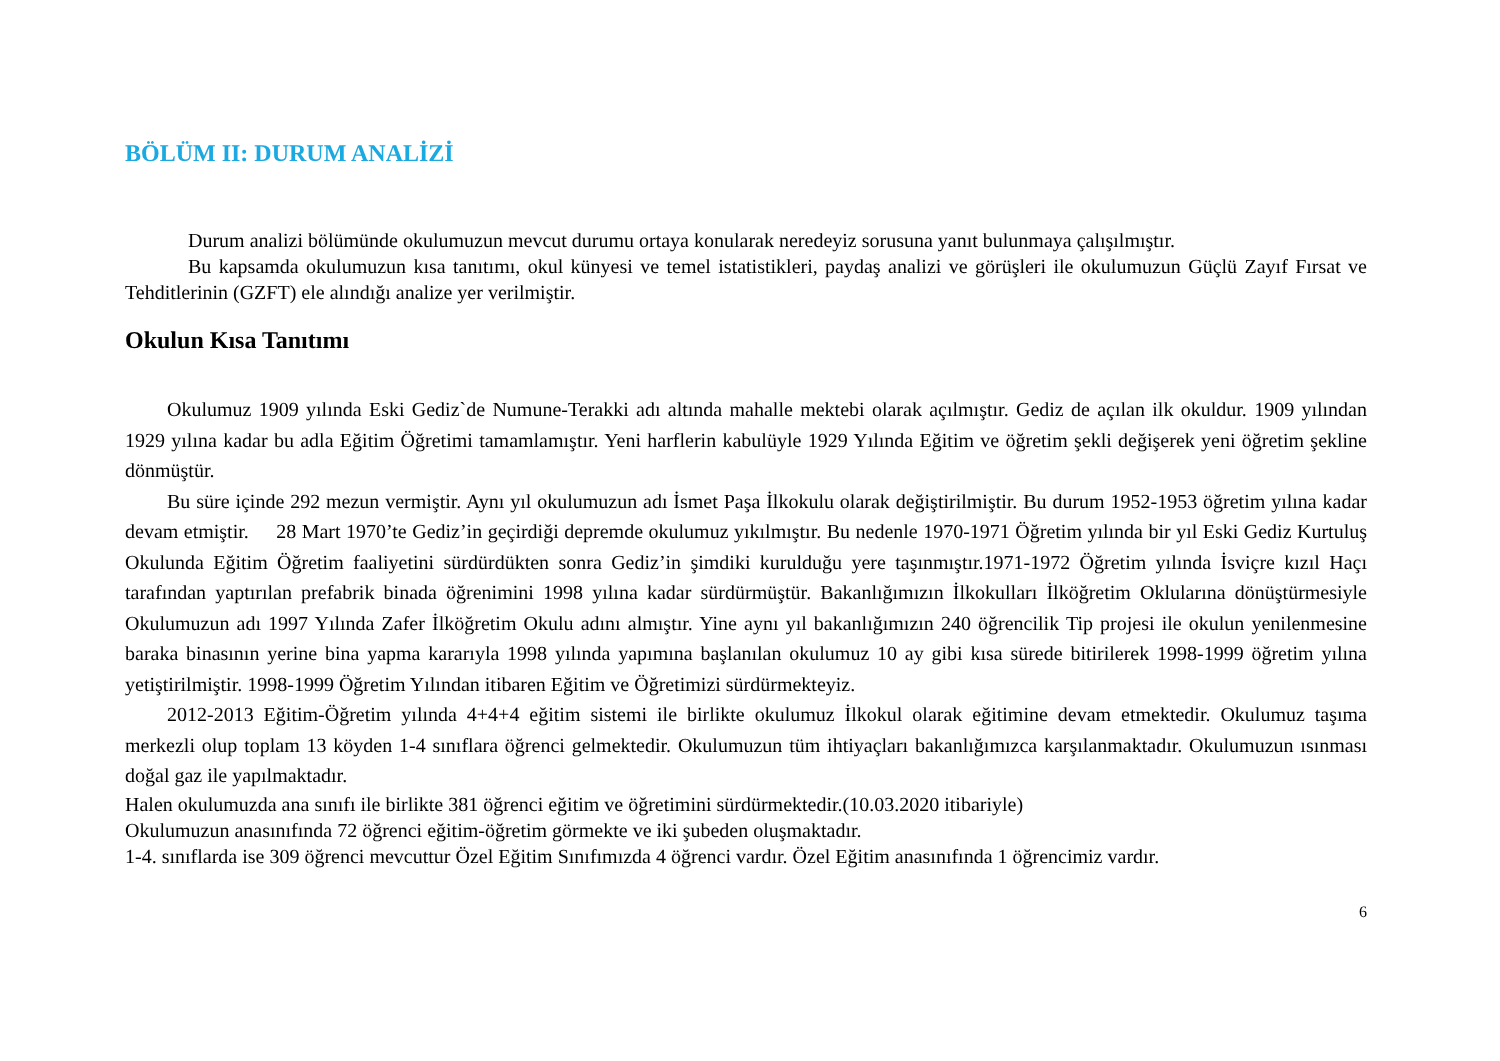BÖLÜM II: DURUM ANALİZİ
Durum analizi bölümünde okulumuzun mevcut durumu ortaya konularak neredeyiz sorusuna yanıt bulunmaya çalışılmıştır.
Bu kapsamda okulumuzun kısa tanıtımı, okul künyesi ve temel istatistikleri, paydaş analizi ve görüşleri ile okulumuzun Güçlü Zayıf Fırsat ve Tehditlerinin (GZFT) ele alındığı analize yer verilmiştir.
Okulun Kısa Tanıtımı
Okulumuz 1909 yılında Eski Gediz`de Numune-Terakki adı altında mahalle mektebi olarak açılmıştır. Gediz de açılan ilk okuldur. 1909 yılından 1929 yılına kadar bu adla Eğitim Öğretimi tamamlamıştır. Yeni harflerin kabulüyle 1929 Yılında Eğitim ve öğretim şekli değişerek yeni öğretim şekline dönmüştür.
Bu süre içinde 292 mezun vermiştir. Aynı yıl okulumuzun adı İsmet Paşa İlkokulu olarak değiştirilmiştir. Bu durum 1952-1953 öğretim yılına kadar devam etmiştir. 28 Mart 1970’te Gediz’in geçirdiği depremde okulumuz yıkılmıştır. Bu nedenle 1970-1971 Öğretim yılında bir yıl Eski Gediz Kurtuluş Okulunda Eğitim Öğretim faaliyetini sürdürdükten sonra Gediz’in şimdiki kurulduğu yere taşınmıştır.1971-1972 Öğretim yılında İsviçre kızıl Haçı tarafından yaptırılan prefabrik binada öğrenimini 1998 yılına kadar sürdürmüştür. Bakanlığımızın İlkokulları İlköğretim Oklularına dönüştürmesiyle Okulumuzun adı 1997 Yılında Zafer İlköğretim Okulu adını almıştır. Yine aynı yıl bakanlığımızın 240 öğrencilik Tip projesi ile okulun yenilenmesine baraka binasının yerine bina yapma kararıyla 1998 yılında yapımına başlanılan okulumuz 10 ay gibi kısa sürede bitirilerek 1998-1999 öğretim yılına yetiştirilmiştir. 1998-1999 Öğretim Yılından itibaren Eğitim ve Öğretimizi sürdürmekteyiz.
2012-2013 Eğitim-Öğretim yılında 4+4+4 eğitim sistemi ile birlikte okulumuz İlkokul olarak eğitimine devam etmektedir. Okulumuz taşıma merkezli olup toplam 13 köyden 1-4 sınıflara öğrenci gelmektedir. Okulumuzun tüm ihtiyaçları bakanlığımızca karşılanmaktadır. Okulumuzun ısınması doğal gaz ile yapılmaktadır.
Halen okulumuzda ana sınıfı ile birlikte 381 öğrenci eğitim ve öğretimini sürdürmektedir.(10.03.2020 itibariyle)
Okulumuzun anasınıfında 72 öğrenci eğitim-öğretim görmekte ve iki şubeden oluşmaktadır.
1-4. sınıflarda ise 309 öğrenci mevcuttur Özel Eğitim Sınıfımızda 4 öğrenci vardır. Özel Eğitim anasınıfında 1 öğrencimiz vardır.
6